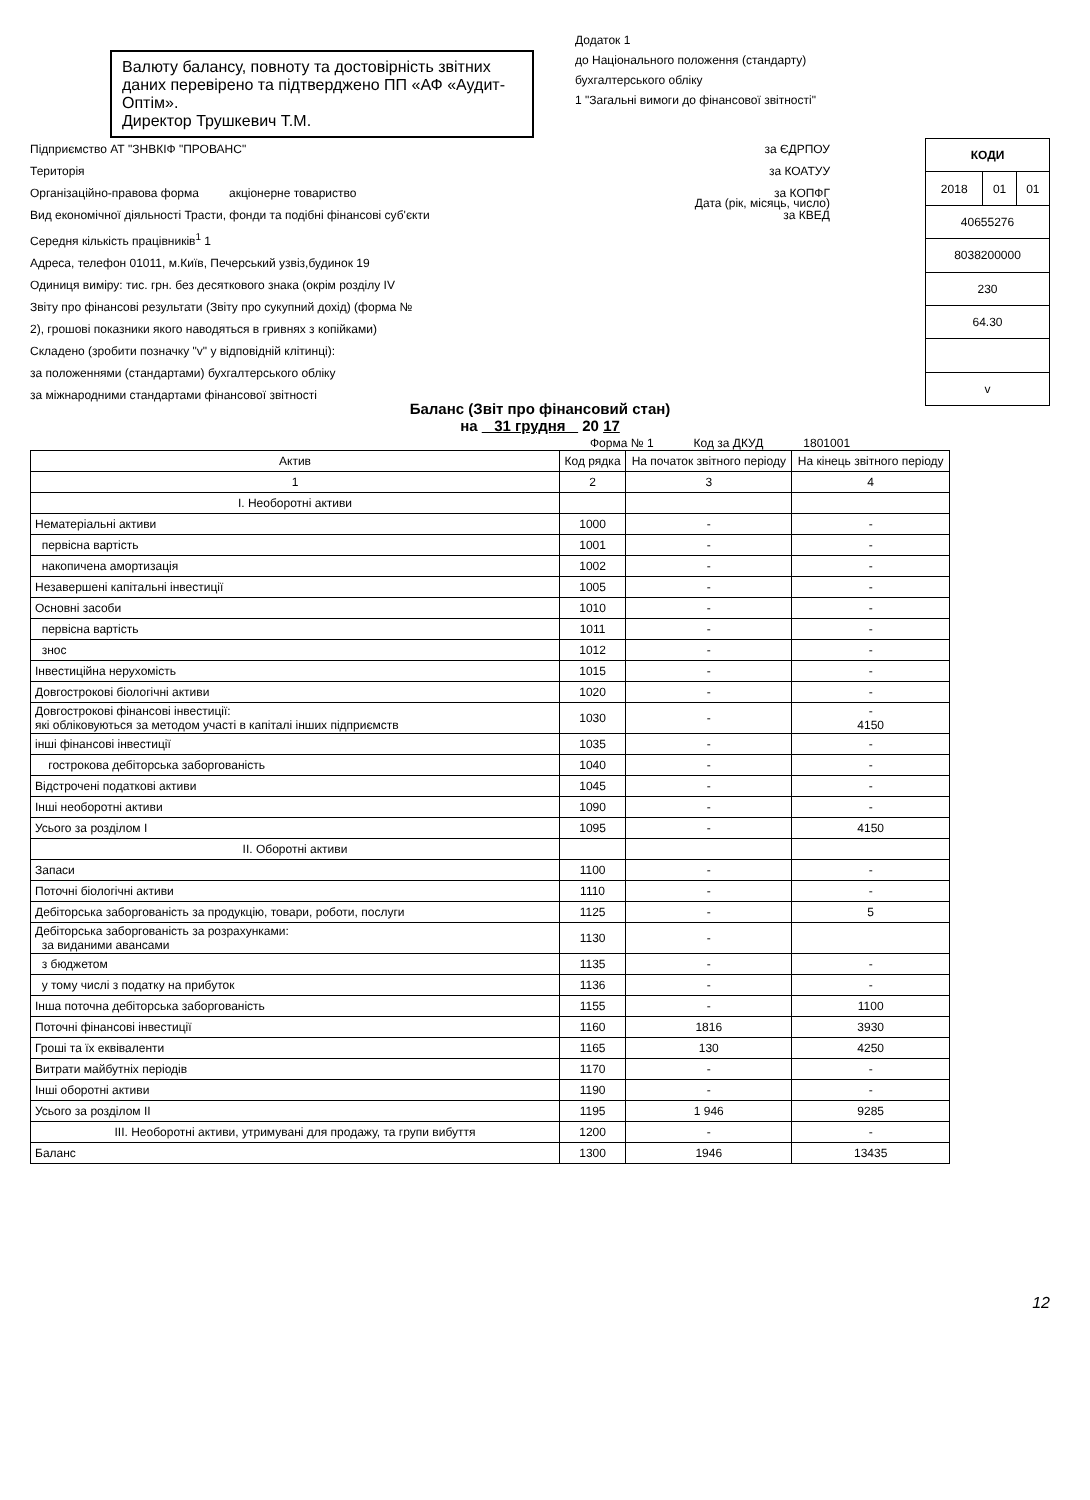Додаток 1
до Національного положення (стандарту)
бухгалтерського обліку
1 "Загальні вимоги до фінансової звітності"
Валюту балансу, повноту та достовірність звітних даних перевірено та підтверджено ПП «АФ «Аудит-Оптім».
Директор Трушкевич Т.М.
Підприємство АТ "ЗНВКІФ "ПРОВАНС" за ЄДРПОУ
Територія за КОАТУУ
Організаційно-правова форма акціонерне товариство за КОПФГ
Вид економічної діяльності Трасти, фонди та подібні фінансові суб'єкти за КВЕД
Середня кількість працівників<sup>1</sup> 1
Адреса, телефон 01011, м.Київ, Печерський узвіз,будинок 19
Одиниця виміру: тис. грн. без десяткового знака (окрім розділу IV
Звіту про фінансові результати (Звіту про сукупний дохід) (форма №
2), грошові показники якого наводяться в гривнях з копійками)
Складено (зробити позначку "v" у відповідній клітинці):
за положеннями (стандартами) бухгалтерського обліку
за міжнародними стандартами фінансової звітності
| КОДИ | | |
| 2018 | 01 | 01 |
| 40655276 | | |
| 8038200000 | | |
| 230 | | |
| 64.30 | | |
| v | | |
Дата (рік, місяць, число)
Баланс (Звіт про фінансовий стан)
на 31 грудня 20 17
Форма № 1 Код за ДКУД 1801001
| Актив | Код рядка | На початок звітного періоду | На кінець звітного періоду |
| --- | --- | --- | --- |
| 1 | 2 | 3 | 4 |
| I. Необоротні активи | | | |
| Нематеріальні активи | 1000 | - | - |
| первісна вартість | 1001 | - | - |
| накопичена амортизація | 1002 | - | - |
| Незавершені капітальні інвестиції | 1005 | - | - |
| Основні засоби | 1010 | - | - |
| первісна вартість | 1011 | - | - |
| знос | 1012 | - | - |
| Інвестиційна нерухомість | 1015 | - | - |
| Довгострокові біологічні активи | 1020 | - | - |
| Довгострокові фінансові інвестиції: які обліковуються за методом участі в капіталі інших підприємств | 1030 | - | - 4150 |
| інші фінансові інвестиції | 1035 | - | - |
| гострокова дебіторська заборгованість | 1040 | - | - |
| Відстрочені податкові активи | 1045 | - | - |
| Інші необоротні активи | 1090 | - | - |
| Усього за розділом I | 1095 | - | 4150 |
| II. Оборотні активи | | | |
| Запаси | 1100 | - | - |
| Поточні біологічні активи | 1110 | - | - |
| Дебіторська заборгованість за продукцію, товари, роботи, послуги | 1125 | - | 5 |
| Дебіторська заборгованість за розрахунками: за виданими авансами | 1130 | - | |
| з бюджетом | 1135 | - | - |
| у тому числі з податку на прибуток | 1136 | - | - |
| Інша поточна дебіторська заборгованість | 1155 | - | 1100 |
| Поточні фінансові інвестиції | 1160 | 1816 | 3930 |
| Гроші та їх еквіваленти | 1165 | 130 | 4250 |
| Витрати майбутніх періодів | 1170 | - | - |
| Інші оборотні активи | 1190 | - | - |
| Усього за розділом II | 1195 | 1 946 | 9285 |
| III. Необоротні активи, утримувані для продажу, та групи вибуття | 1200 | - | - |
| Баланс | 1300 | 1946 | 13435 |
12